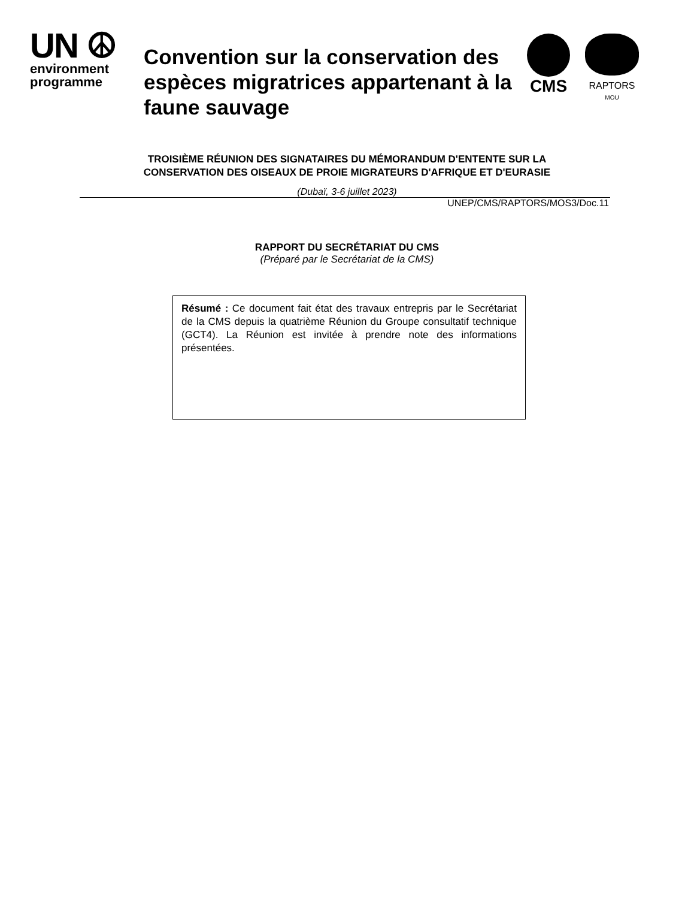UN ☮
environment
programme
Convention sur la conservation des espèces migratrices appartenant à la faune sauvage
CMS
RAPTORS
MOU
TROISIÈME RÉUNION DES SIGNATAIRES DU MÉMORANDUM D'ENTENTE SUR LA
CONSERVATION DES OISEAUX DE PROIE MIGRATEURS D'AFRIQUE ET D'EURASIE
(Dubaï, 3-6 juillet 2023)
UNEP/CMS/RAPTORS/MOS3/Doc.11
RAPPORT DU SECRÉTARIAT DU CMS
(Préparé par le Secrétariat de la CMS)
Résumé : Ce document fait état des travaux entrepris par le Secrétariat de la CMS depuis la quatrième Réunion du Groupe consultatif technique (GCT4). La Réunion est invitée à prendre note des informations présentées.